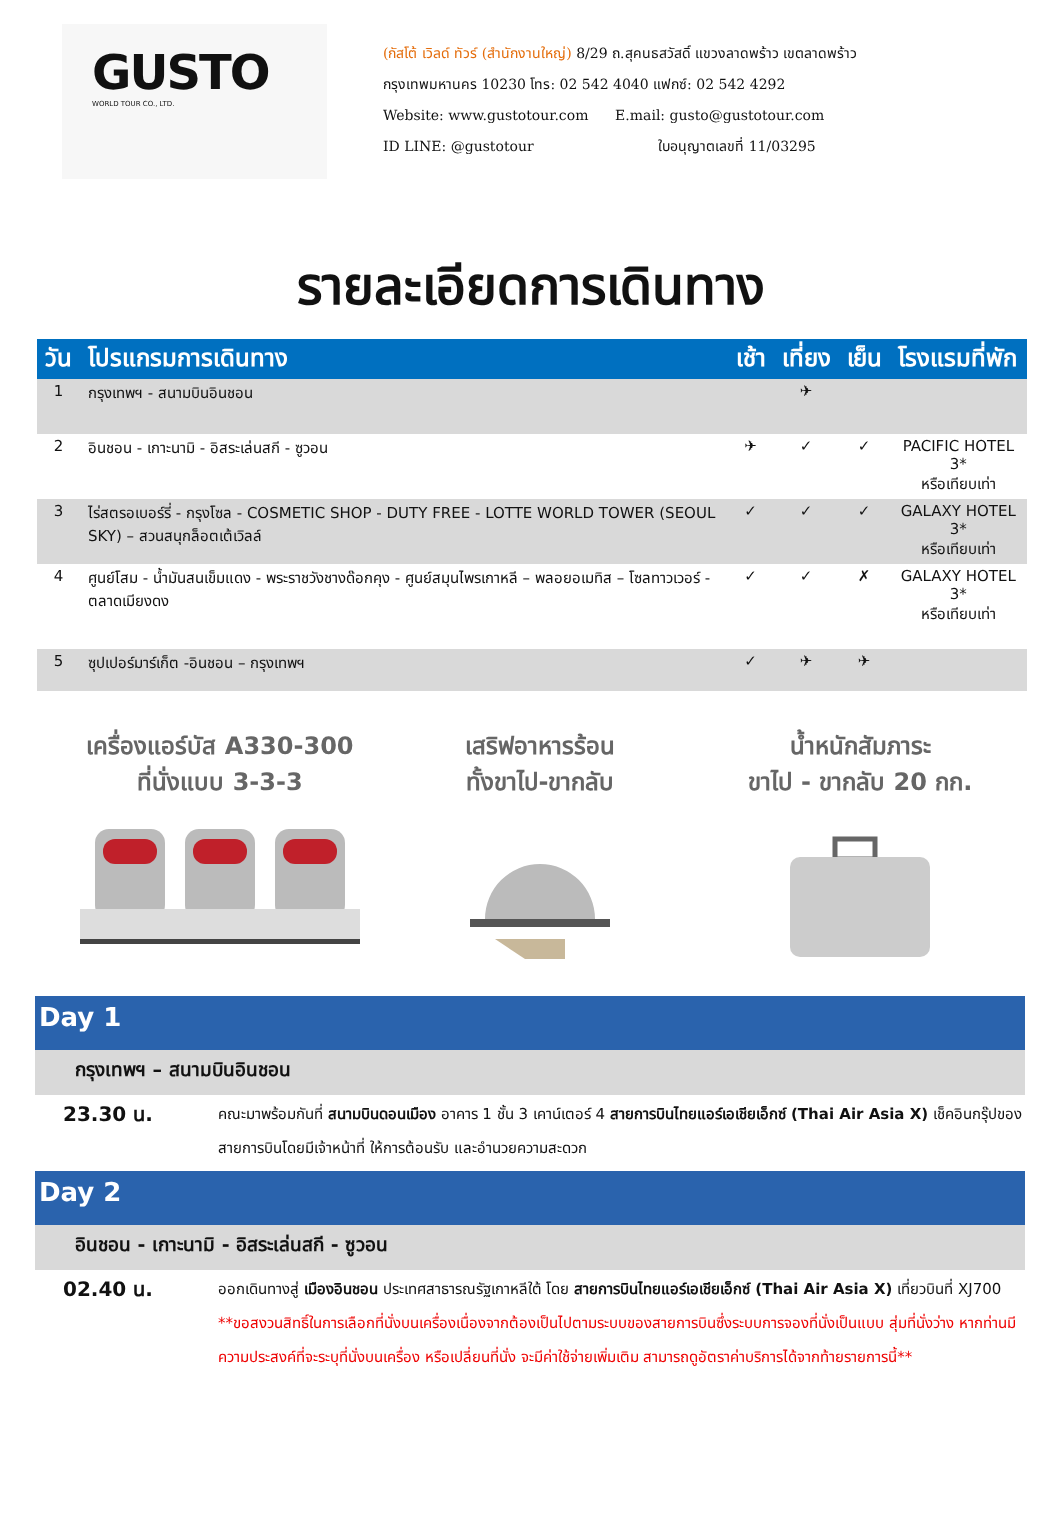GUSTO
WORLD TOUR CO., LTD.
(กัสโต้ เวิลด์ ทัวร์ (สำนักงานใหญ่) 8/29 ถ.สุคนธสวัสดิ์ แขวงลาดพร้าว เขตลาดพร้าว
กรุงเทพมหานคร 10230 โทร: 02 542 4040 แฟกซ์: 02 542 4292
Website: www.gustotour.com E.mail: gusto@gustotour.com
ID LINE: @gustotour ใบอนุญาตเลขที่ 11/03295
รายละเอียดการเดินทาง
| วัน | โปรแกรมการเดินทาง | เช้า | เที่ยง | เย็น | โรงแรมที่พัก |
| --- | --- | --- | --- | --- | --- |
| 1 | กรุงเทพฯ - สนามบินอินชอน | | ✈ | | |
| 2 | อินชอน - เกาะนามิ - อิสระเล่นสกี - ซูวอน | ✈ | ✓ | ✓ | PACIFIC HOTEL 3* หรือเทียบเท่า |
| 3 | ไร่สตรอเบอร์รี่ - กรุงโซล - COSMETIC SHOP - DUTY FREE - LOTTE WORLD TOWER (SEOUL SKY) – สวนสนุกล็อตเต้เวิลล์ | ✓ | ✓ | ✓ | GALAXY HOTEL 3* หรือเทียบเท่า |
| 4 | ศูนย์โสม - น้ำมันสนเข็มแดง - พระราชวังชางด๊อกคุง - ศูนย์สมุนไพรเกาหลี – พลอยอเมทิส – โซลทาวเวอร์ - ตลาดเมียงดง | ✓ | ✓ | ✗ | GALAXY HOTEL 3* หรือเทียบเท่า |
| 5 | ซุปเปอร์มาร์เก็ต -อินชอน – กรุงเทพฯ | ✓ | ✈ | ✈ | |
เครื่องแอร์บัส A330-300
ที่นั่งแบบ 3-3-3
เสริฟอาหารร้อน
ทั้งขาไป-ขากลับ
น้ำหนักสัมภาระ
ขาไป - ขากลับ 20 กก.
Day 1
กรุงเทพฯ – สนามบินอินชอน
23.30 น.
คณะมาพร้อมกันที่ สนามบินดอนเมือง อาคาร 1 ชั้น 3 เคาน์เตอร์ 4 สายการบินไทยแอร์เอเชียเอ็กซ์ (Thai Air Asia X) เช็คอินกรุ๊ปของสายการบินโดยมีเจ้าหน้าที่ ให้การต้อนรับ และอำนวยความสะดวก
Day 2
อินชอน - เกาะนามิ - อิสระเล่นสกี - ซูวอน
02.40 น.
ออกเดินทางสู่ เมืองอินชอน ประเทศสาธารณรัฐเกาหลีใต้ โดย สายการบินไทยแอร์เอเชียเอ็กซ์ (Thai Air Asia X) เที่ยวบินที่ XJ700 **ขอสงวนสิทธิ์ในการเลือกที่นั่งบนเครื่องเนื่องจากต้องเป็นไปตามระบบของสายการบินซึ่งระบบการจองที่นั่งเป็นแบบ สุ่มที่นั่งว่าง หากท่านมีความประสงค์ที่จะระบุที่นั่งบนเครื่อง หรือเปลี่ยนที่นั่ง จะมีค่าใช้จ่ายเพิ่มเติม สามารถดูอัตราค่าบริการได้จากท้ายรายการนี้**